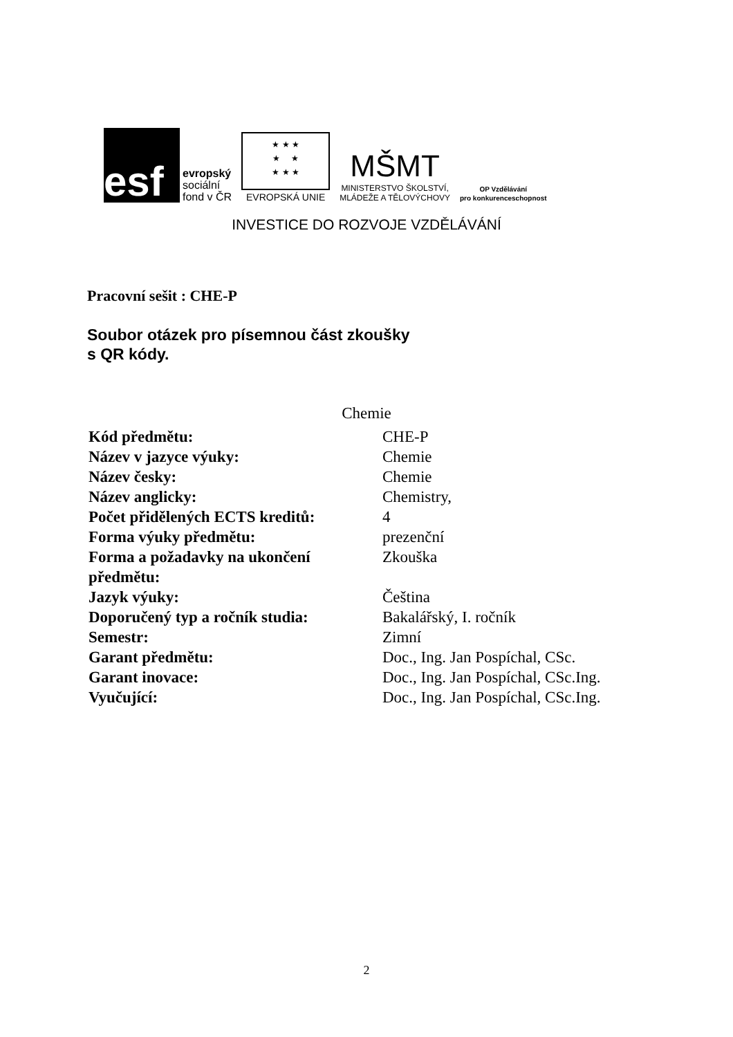esf
evropský
sociální
fond v ČR
★ ★ ★
★ ★
★ ★ ★
EVROPSKÁ UNIE
MŠMT
MINISTERSTVO ŠKOLSTVÍ,
MLÁDEŽE A TĚLOVÝCHOVY
OP Vzdělávání
pro konkurenceschopnost
INVESTICE DO ROZVOJE VZDĚLÁVÁNÍ
Pracovní sešit : CHE-P
Soubor otázek pro písemnou část zkoušky
s QR kódy.
Chemie
| Kód předmětu: | CHE-P |
| Název v jazyce výuky: | Chemie |
| Název česky: | Chemie |
| Název anglicky: | Chemistry, |
| Počet přidělených ECTS kreditů: | 4 |
| Forma výuky předmětu: | prezenční |
| Forma a požadavky na ukončení předmětu: | Zkouška |
| Jazyk výuky: | Čeština |
| Doporučený typ a ročník studia: | Bakalářský, I. ročník |
| Semestr: | Zimní |
| Garant předmětu: | Doc., Ing. Jan Pospíchal, CSc. |
| Garant inovace: | Doc., Ing. Jan Pospíchal, CSc.Ing. |
| Vyučující: | Doc., Ing. Jan Pospíchal, CSc.Ing. |
2